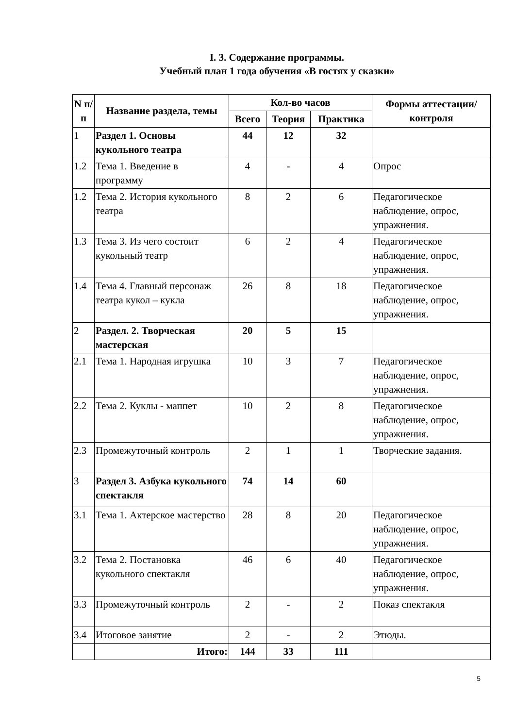I. 3. Содержание программы.
Учебный план 1 года обучения «В гостях у сказки»
| N п/п | Название раздела, темы | Кол-во часов | | | Формы аттестации/ контроля |
| --- | --- | --- | --- | --- | --- |
| | | Всего | Теория | Практика | |
| 1 | Раздел 1. Основы кукольного театра | 44 | 12 | 32 | |
| 1.2 | Тема 1. Введение в программу | 4 | - | 4 | Опрос |
| 1.2 | Тема 2. История кукольного театра | 8 | 2 | 6 | Педагогическое наблюдение, опрос, упражнения. |
| 1.3 | Тема 3. Из чего состоит кукольный театр | 6 | 2 | 4 | Педагогическое наблюдение, опрос, упражнения. |
| 1.4 | Тема 4. Главный персонаж театра кукол – кукла | 26 | 8 | 18 | Педагогическое наблюдение, опрос, упражнения. |
| 2 | Раздел. 2. Творческая мастерская | 20 | 5 | 15 | |
| 2.1 | Тема 1. Народная игрушка | 10 | 3 | 7 | Педагогическое наблюдение, опрос, упражнения. |
| 2.2 | Тема 2. Куклы - маппет | 10 | 2 | 8 | Педагогическое наблюдение, опрос, упражнения. |
| 2.3 | Промежуточный контроль | 2 | 1 | 1 | Творческие задания. |
| 3 | Раздел 3. Азбука кукольного спектакля | 74 | 14 | 60 | |
| 3.1 | Тема 1. Актерское мастерство | 28 | 8 | 20 | Педагогическое наблюдение, опрос, упражнения. |
| 3.2 | Тема 2. Постановка кукольного спектакля | 46 | 6 | 40 | Педагогическое наблюдение, опрос, упражнения. |
| 3.3 | Промежуточный контроль | 2 | - | 2 | Показ спектакля |
| 3.4 | Итоговое занятие | 2 | - | 2 | Этюды. |
| | Итого: | 144 | 33 | 111 | |
5